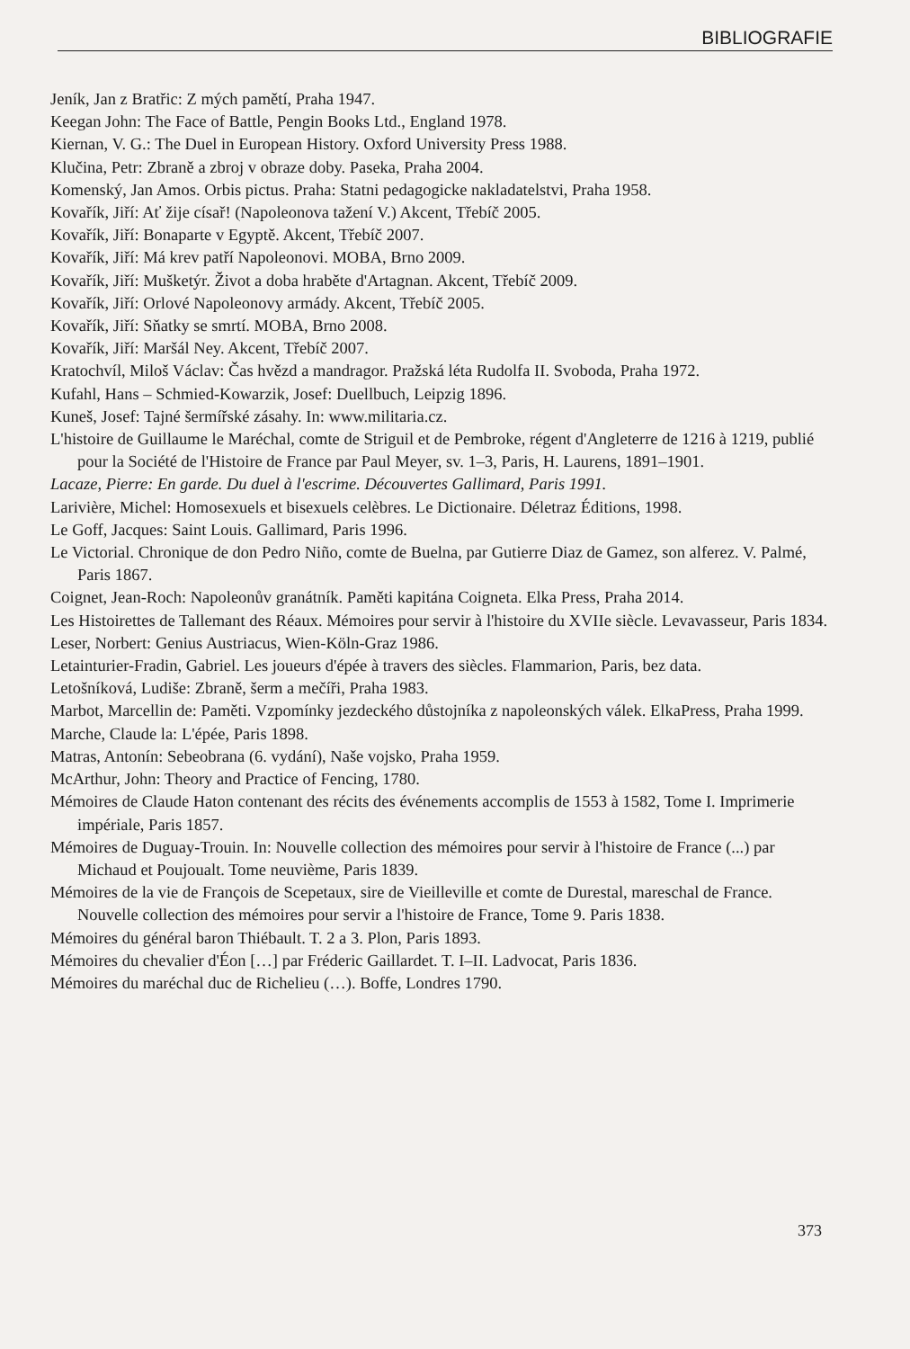BIBLIOGRAFIE
Jeník, Jan z Bratřic: Z mých pamětí, Praha 1947.
Keegan John: The Face of Battle, Pengin Books Ltd., England 1978.
Kiernan, V. G.: The Duel in European History. Oxford University Press 1988.
Klučina, Petr: Zbraně a zbroj v obraze doby. Paseka, Praha 2004.
Komenský, Jan Amos. Orbis pictus. Praha: Statni pedagogicke nakladatelstvi, Praha 1958.
Kovařík, Jiří: Ať žije císař! (Napoleonova tažení V.) Akcent, Třebíč 2005.
Kovařík, Jiří: Bonaparte v Egyptě. Akcent, Třebíč 2007.
Kovařík, Jiří: Má krev patří Napoleonovi. MOBA, Brno 2009.
Kovařík, Jiří: Mušketýr. Život a doba hraběte d'Artagnan. Akcent, Třebíč 2009.
Kovařík, Jiří: Orlové Napoleonovy armády. Akcent, Třebíč 2005.
Kovařík, Jiří: Sňatky se smrtí. MOBA, Brno 2008.
Kovařík, Jiří: Maršál Ney. Akcent, Třebíč 2007.
Kratochvíl, Miloš Václav: Čas hvězd a mandragor. Pražská léta Rudolfa II. Svoboda, Praha 1972.
Kufahl, Hans – Schmied-Kowarzik, Josef: Duellbuch, Leipzig 1896.
Kuneš, Josef: Tajné šermířské zásahy. In: www.militaria.cz.
L'histoire de Guillaume le Maréchal, comte de Striguil et de Pembroke, régent d'Angleterre de 1216 à 1219, publié pour la Société de l'Histoire de France par Paul Meyer, sv. 1–3, Paris, H. Laurens, 1891–1901.
Lacaze, Pierre: En garde. Du duel à l'escrime. Découvertes Gallimard, Paris 1991.
Larivière, Michel: Homosexuels et bisexuels celèbres. Le Dictionaire. Déletraz Éditions, 1998.
Le Goff, Jacques: Saint Louis. Gallimard, Paris 1996.
Le Victorial. Chronique de don Pedro Niño, comte de Buelna, par Gutierre Diaz de Gamez, son alferez. V. Palmé, Paris 1867.
Coignet, Jean-Roch: Napoleonův granátník. Paměti kapitána Coigneta. Elka Press, Praha 2014.
Les Histoirettes de Tallemant des Réaux. Mémoires pour servir à l'histoire du XVIIe siècle. Levavasseur, Paris 1834.
Leser, Norbert: Genius Austriacus, Wien-Köln-Graz 1986.
Letainturier-Fradin, Gabriel. Les joueurs d'épée à travers des siècles. Flammarion, Paris, bez data.
Letošníková, Ludiše: Zbraně, šerm a mečíři, Praha 1983.
Marbot, Marcellin de: Paměti. Vzpomínky jezdeckého důstojníka z napoleonských válek. ElkaPress, Praha 1999.
Marche, Claude la: L'épée, Paris 1898.
Matras, Antonín: Sebeobrana (6. vydání), Naše vojsko, Praha 1959.
McArthur, John: Theory and Practice of Fencing, 1780.
Mémoires de Claude Haton contenant des récits des événements accomplis de 1553 à 1582, Tome I. Imprimerie impériale, Paris 1857.
Mémoires de Duguay-Trouin. In: Nouvelle collection des mémoires pour servir à l'histoire de France (...) par Michaud et Poujoualt. Tome neuvième, Paris 1839.
Mémoires de la vie de François de Scepetaux, sire de Vieilleville et comte de Durestal, mareschal de France. Nouvelle collection des mémoires pour servir a l'histoire de France, Tome 9. Paris 1838.
Mémoires du général baron Thiébault. T. 2 a 3. Plon, Paris 1893.
Mémoires du chevalier d'Éon […] par Fréderic Gaillardet. T. I–II. Ladvocat, Paris 1836.
Mémoires du maréchal duc de Richelieu (…). Boffe, Londres 1790.
373